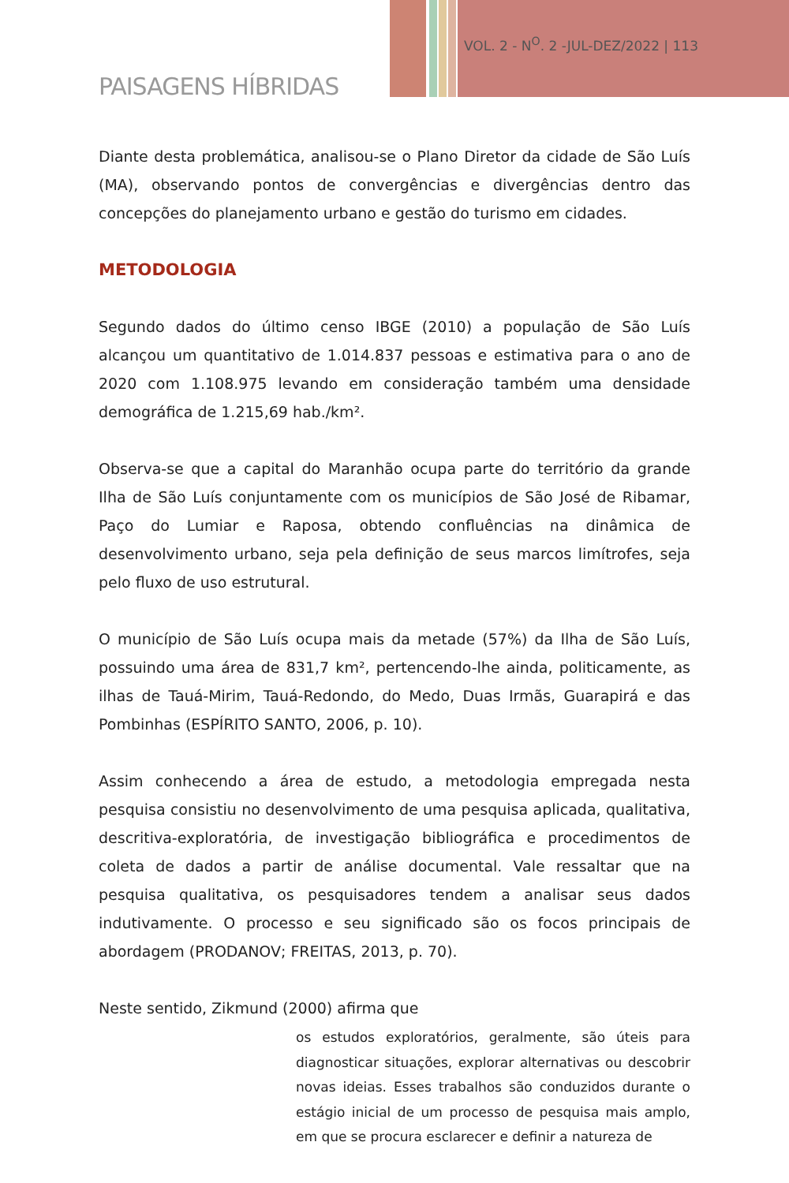VOL. 2 - N<sup>O</sup>. 2 -JUL-DEZ/2022 | 113
PAISAGENS HÍBRIDAS
Diante desta problemática, analisou-se o Plano Diretor da cidade de São Luís (MA), observando pontos de convergências e divergências dentro das concepções do planejamento urbano e gestão do turismo em cidades.
METODOLOGIA
Segundo dados do último censo IBGE (2010) a população de São Luís alcançou um quantitativo de 1.014.837 pessoas e estimativa para o ano de 2020 com 1.108.975 levando em consideração também uma densidade demográfica de 1.215,69 hab./km².
Observa-se que a capital do Maranhão ocupa parte do território da grande Ilha de São Luís conjuntamente com os municípios de São José de Ribamar, Paço do Lumiar e Raposa, obtendo confluências na dinâmica de desenvolvimento urbano, seja pela definição de seus marcos limítrofes, seja pelo fluxo de uso estrutural.
O município de São Luís ocupa mais da metade (57%) da Ilha de São Luís, possuindo uma área de 831,7 km², pertencendo-lhe ainda, politicamente, as ilhas de Tauá-Mirim, Tauá-Redondo, do Medo, Duas Irmãs, Guarapirá e das Pombinhas (ESPÍRITO SANTO, 2006, p. 10).
Assim conhecendo a área de estudo, a metodologia empregada nesta pesquisa consistiu no desenvolvimento de uma pesquisa aplicada, qualitativa, descritiva-exploratória, de investigação bibliográfica e procedimentos de coleta de dados a partir de análise documental. Vale ressaltar que na pesquisa qualitativa, os pesquisadores tendem a analisar seus dados indutivamente. O processo e seu significado são os focos principais de abordagem (PRODANOV; FREITAS, 2013, p. 70).
Neste sentido, Zikmund (2000) afirma que
os estudos exploratórios, geralmente, são úteis para diagnosticar situações, explorar alternativas ou descobrir novas ideias. Esses trabalhos são conduzidos durante o estágio inicial de um processo de pesquisa mais amplo, em que se procura esclarecer e definir a natureza de